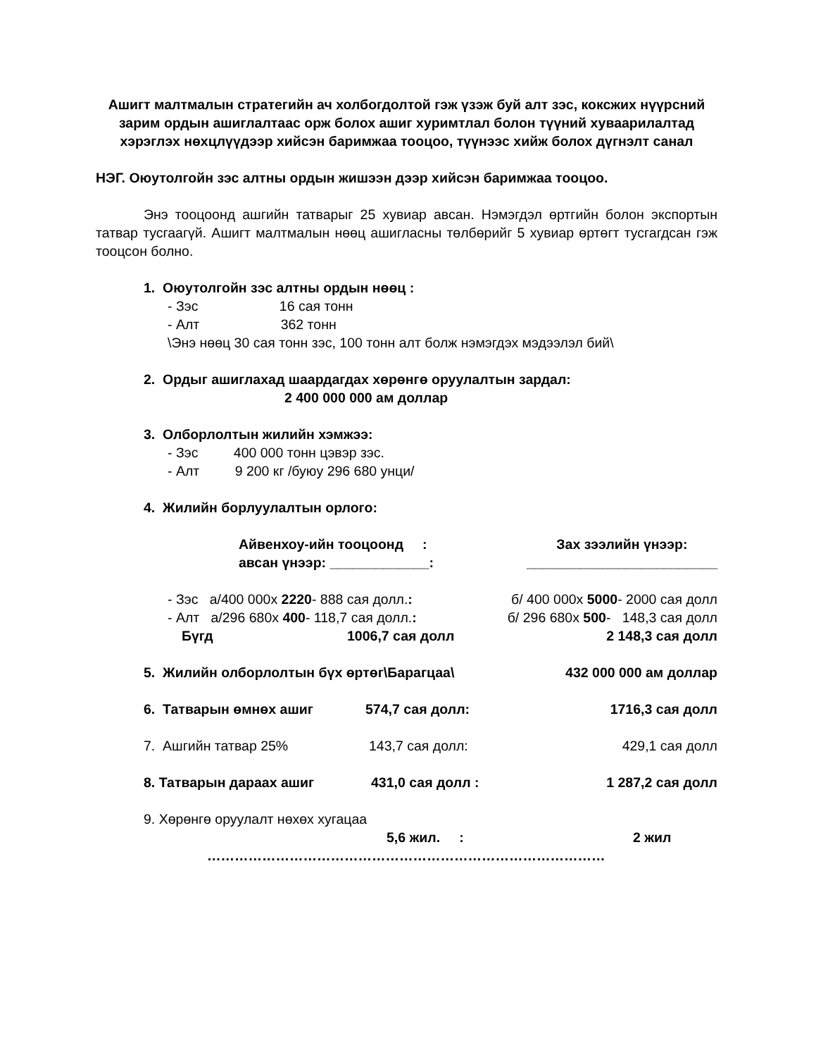Ашигт малтмалын стратегийн ач холбогдолтой гэж үзэж буй алт зэс, коксжих нүүрсний зарим ордын ашиглалтаас орж болох ашиг хуримтлал болон түүний хуваарилалтад хэрэглэх нөхцлүүдээр хийсэн баримжаа тооцоо, түүнээс хийж болох дүгнэлт санал
НЭГ. Оюутолгойн зэс алтны ордын жишээн дээр хийсэн баримжаа тооцоо.
Энэ тооцоонд ашгийн татварыг 25 хувиар авсан. Нэмэгдэл өртгийн болон экспортын татвар тусгаагүй. Ашигт малтмалын нөөц ашигласны төлбөрийг 5 хувиар өртөгт тусгагдсан гэж тооцсон болно.
1. Оюутолгойн зэс алтны ордын нөөц :
- Зэс 16 сая тонн
- Алт 362 тонн
\Энэ нөөц 30 сая тонн зэс, 100 тонн алт болж нэмэгдэх мэдээлэл бий\
2. Ордыг ашиглахад шаардагдах хөрөнгө оруулалтын зардал:
2 400 000 000 ам доллар
3. Олборлолтын жилийн хэмжээ:
- Зэс 400 000 тонн цэвэр зэс.
- Алт 9 200 кг /буюу 296 680 унци/
4. Жилийн борлуулалтын орлого:
Айвенхоу-ийн тооцоонд :
авсан үнээр: _____________:
Зах зээлийн үнээр:
_________________________
- Зэс а/400 000х 2220- 888 сая долл.: б/ 400 000х 5000- 2000 сая долл
- Алт а/296 680х 400- 118,7 сая долл.: б/ 296 680х 500- 148,3 сая долл
Бүгд 1006,7 сая долл 2 148,3 сая долл
5. Жилийн олборлолтын бүх өртөг\Барагцаа\ 432 000 000 ам доллар
6. Татварын өмнөх ашиг 574,7 сая долл: 1716,3 сая долл
7. Ашгийн татвар 25% 143,7 сая долл: 429,1 сая долл
8. Татварын дараах ашиг 431,0 сая долл : 1 287,2 сая долл
9. Хөрөнгө оруулалт нөхөх хугацаа
5,6 жил. : 2 жил
……………………………………………………………………………